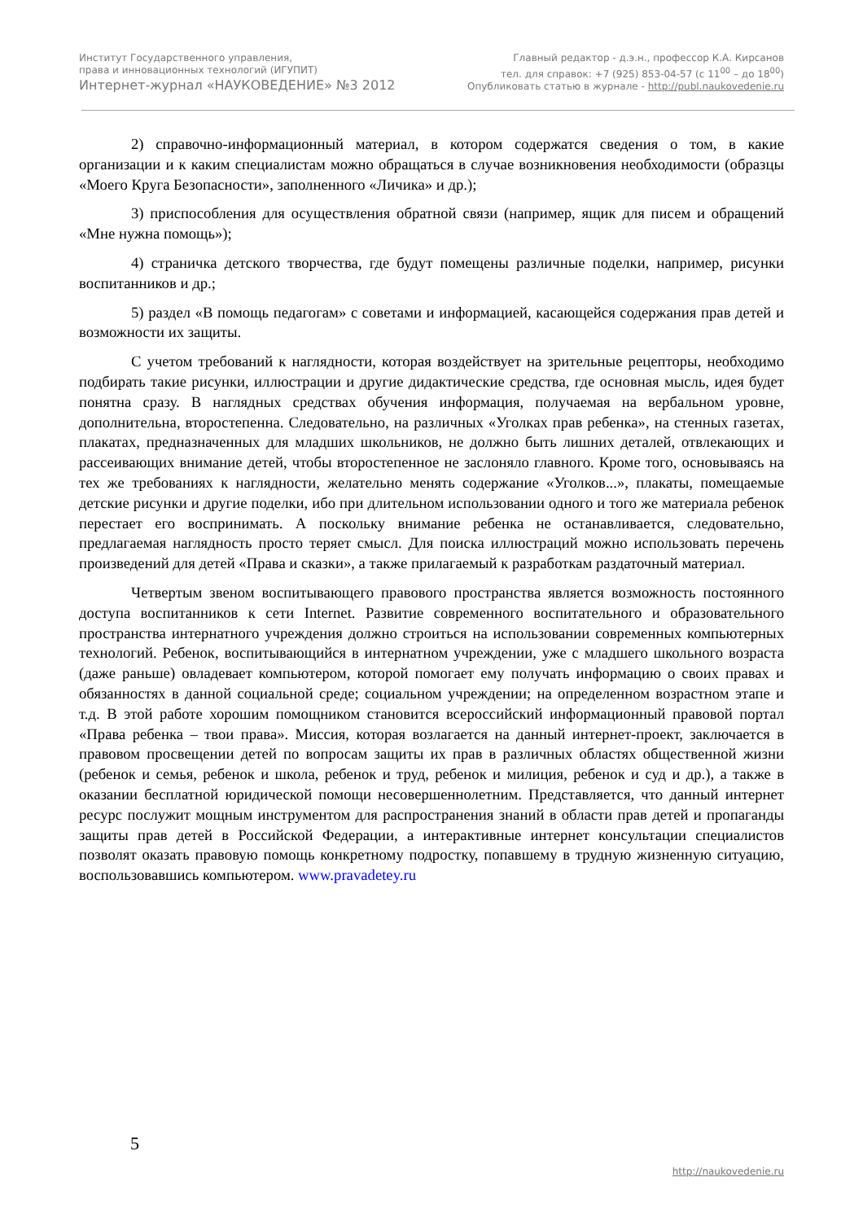Институт Государственного управления,
права и инновационных технологий (ИГУПИТ)
Интернет-журнал «НАУКОВЕДЕНИЕ» №3 2012
Главный редактор - д.э.н., профессор К.А. Кирсанов
тел. для справок: +7 (925) 853-04-57 (с 11<sup>00</sup> – до 18<sup>00</sup>)
Опубликовать статью в журнале - http://publ.naukovedenie.ru
2) справочно-информационный материал, в котором содержатся сведения о том, в какие организации и к каким специалистам можно обращаться в случае возникновения необходимости (образцы «Моего Круга Безопасности», заполненного «Личика» и др.);
3) приспособления для осуществления обратной связи (например, ящик для писем и обращений «Мне нужна помощь»);
4) страничка детского творчества, где будут помещены различные поделки, например, рисунки воспитанников и др.;
5) раздел «В помощь педагогам» с советами и информацией, касающейся содержания прав детей и возможности их защиты.
С учетом требований к наглядности, которая воздействует на зрительные рецепторы, необходимо подбирать такие рисунки, иллюстрации и другие дидактические средства, где основная мысль, идея будет понятна сразу. В наглядных средствах обучения информация, получаемая на вербальном уровне, дополнительна, второстепенна. Следовательно, на различных «Уголках прав ребенка», на стенных газетах, плакатах, предназначенных для младших школьников, не должно быть лишних деталей, отвлекающих и рассеивающих внимание детей, чтобы второстепенное не заслоняло главного. Кроме того, основываясь на тех же требованиях к наглядности, желательно менять содержание «Уголков...», плакаты, помещаемые детские рисунки и другие поделки, ибо при длительном использовании одного и того же материала ребенок перестает его воспринимать. А поскольку внимание ребенка не останавливается, следовательно, предлагаемая наглядность просто теряет смысл. Для поиска иллюстраций можно использовать перечень произведений для детей «Права и сказки», а также прилагаемый к разработкам раздаточный материал.
Четвертым звеном воспитывающего правового пространства является возможность постоянного доступа воспитанников к сети Internet. Развитие современного воспитательного и образовательного пространства интернатного учреждения должно строиться на использовании современных компьютерных технологий. Ребенок, воспитывающийся в интернатном учреждении, уже с младшего школьного возраста (даже раньше) овладевает компьютером, которой помогает ему получать информацию о своих правах и обязанностях в данной социальной среде; социальном учреждении; на определенном возрастном этапе и т.д. В этой работе хорошим помощником становится всероссийский информационный правовой портал «Права ребенка – твои права». Миссия, которая возлагается на данный интернет-проект, заключается в правовом просвещении детей по вопросам защиты их прав в различных областях общественной жизни (ребенок и семья, ребенок и школа, ребенок и труд, ребенок и милиция, ребенок и суд и др.), а также в оказании бесплатной юридической помощи несовершеннолетним. Представляется, что данный интернет ресурс послужит мощным инструментом для распространения знаний в области прав детей и пропаганды защиты прав детей в Российской Федерации, а интерактивные интернет консультации специалистов позволят оказать правовую помощь конкретному подростку, попавшему в трудную жизненную ситуацию, воспользовавшись компьютером. www.pravadetey.ru
5
http://naukovedenie.ru